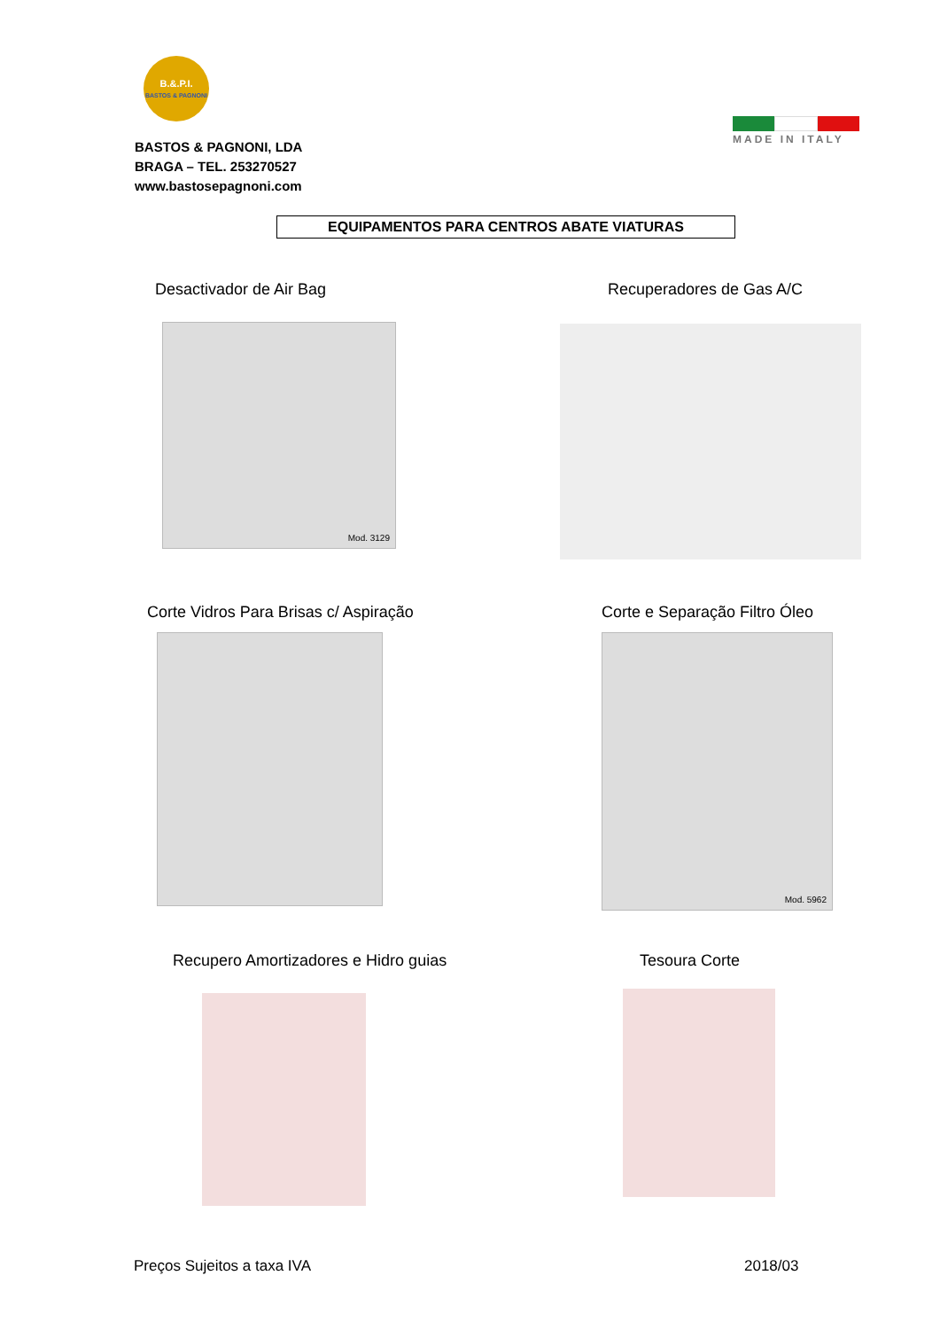B.&.P.I.
BASTOS & PAGNONI
BASTOS & PAGNONI, LDA
BRAGA – TEL. 253270527
www.bastosepagnoni.com
MADE IN ITALY
EQUIPAMENTOS PARA CENTROS ABATE VIATURAS
Desactivador de Air Bag Recuperadores de Gas A/C
Mod. 3129
Corte Vidros Para Brisas c/ Aspiração
Corte e Separação Filtro Óleo
Mod. 5962
Recupero Amortizadores e Hidro guias
Tesoura Corte
Preços Sujeitos a taxa IVA 2018/03